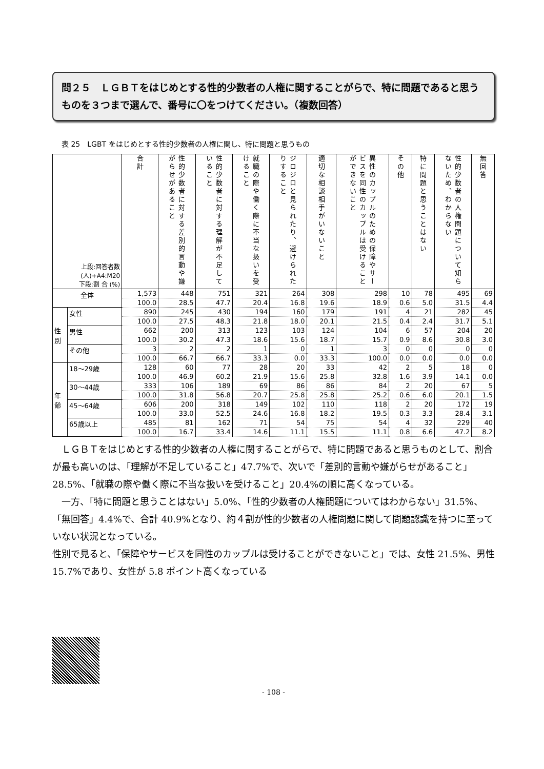問２５　ＬＧＢＴをはじめとする性的少数者の人権に関することがらで、特に問題であると思うものを３つまで選んで、番号に〇をつけてください。（複数回答）
表 25　LGBT をはじめとする性的少数者の人権に関し、特に問題と思うもの
| 上段:回答者数 (人)+A4:M20 下段:割 合 (%) | | 合計 | 性的少数者に対する差別的言動や嫌がらせがあること | 性的少数者に対する理解が不足していること | 就職の際や働く際に不当な扱いを受けること | ジロジロと見られたり、避けられたりすること | 適切な相談相手がいないこと | 異性のカップルのための保障やサービスを同性のカップルは受けることができないこと | その他 | 特に問題と思うことはない | 性的少数者の人権問題について知らないため、わからない | 無回答 |
| --- | --- | --- | --- | --- | --- | --- | --- | --- | --- | --- | --- | --- |
| 全体 | | 1,573 | 448 | 751 | 321 | 264 | 308 | 298 | 10 | 78 | 495 | 69 |
| | | 100.0 | 28.5 | 47.7 | 20.4 | 16.8 | 19.6 | 18.9 | 0.6 | 5.0 | 31.5 | 4.4 |
| 性 別 | 女性 | 890 | 245 | 430 | 194 | 160 | 179 | 191 | 4 | 21 | 282 | 45 |
| | | 100.0 | 27.5 | 48.3 | 21.8 | 18.0 | 20.1 | 21.5 | 0.4 | 2.4 | 31.7 | 5.1 |
| | 男性 | 662 | 200 | 313 | 123 | 103 | 124 | 104 | 6 | 57 | 204 | 20 |
| | | 100.0 | 30.2 | 47.3 | 18.6 | 15.6 | 18.7 | 15.7 | 0.9 | 8.6 | 30.8 | 3.0 |
| | その他 | 3 | 2 | 2 | 1 | 0 | 1 | 3 | 0 | 0 | 0 | 0 |
| | | 100.0 | 66.7 | 66.7 | 33.3 | 0.0 | 33.3 | 100.0 | 0.0 | 0.0 | 0.0 | 0.0 |
| 年 齢 | 18～29歳 | 128 | 60 | 77 | 28 | 20 | 33 | 42 | 2 | 5 | 18 | 0 |
| | | 100.0 | 46.9 | 60.2 | 21.9 | 15.6 | 25.8 | 32.8 | 1.6 | 3.9 | 14.1 | 0.0 |
| | 30～44歳 | 333 | 106 | 189 | 69 | 86 | 86 | 84 | 2 | 20 | 67 | 5 |
| | | 100.0 | 31.8 | 56.8 | 20.7 | 25.8 | 25.8 | 25.2 | 0.6 | 6.0 | 20.1 | 1.5 |
| | 45～64歳 | 606 | 200 | 318 | 149 | 102 | 110 | 118 | 2 | 20 | 172 | 19 |
| | | 100.0 | 33.0 | 52.5 | 24.6 | 16.8 | 18.2 | 19.5 | 0.3 | 3.3 | 28.4 | 3.1 |
| | 65歳以上 | 485 | 81 | 162 | 71 | 54 | 75 | 54 | 4 | 32 | 229 | 40 |
| | | 100.0 | 16.7 | 33.4 | 14.6 | 11.1 | 15.5 | 11.1 | 0.8 | 6.6 | 47.2 | 8.2 |
ＬＧＢＴをはじめとする性的少数者の人権に関することがらで、特に問題であると思うものとして、割合が最も高いのは、「理解が不足していること」47.7%で、次いで「差別的言動や嫌がらせがあること」28.5%、「就職の際や働く際に不当な扱いを受けること」20.4%の順に高くなっている。
一方、「特に問題と思うことはない」5.0%、「性的少数者の人権問題についてはわからない」31.5%、「無回答」4.4%で、合計 40.9%となり、約４割が性的少数者の人権問題に関して問題認識を持つに至っていない状況となっている。
性別で見ると、「保障やサービスを同性のカップルは受けることができないこと」では、女性 21.5%、男性 15.7%であり、女性が 5.8 ポイント高くなっている
- 108 -